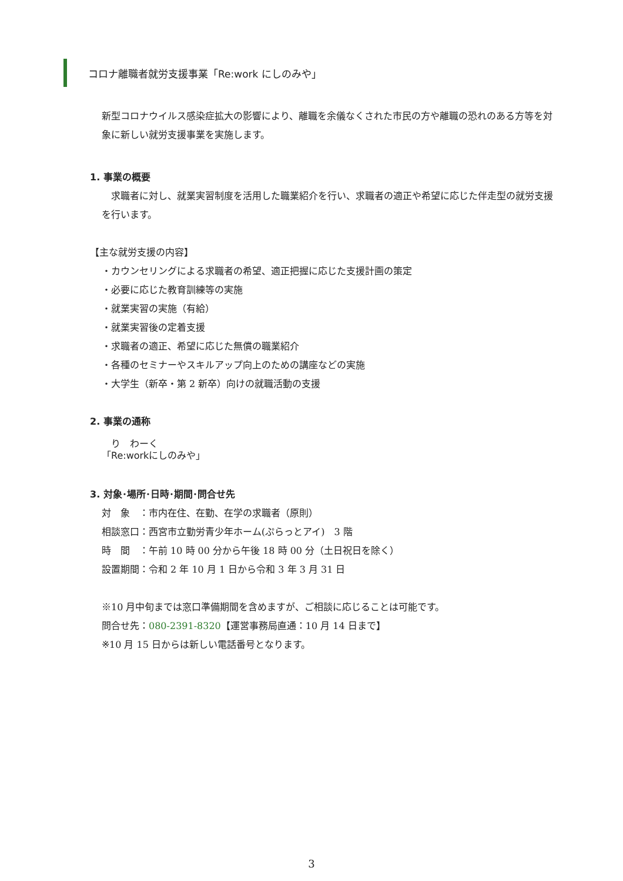コロナ離職者就労支援事業「Re:work にしのみや」
新型コロナウイルス感染症拡大の影響により、離職を余儀なくされた市民の方や離職の恐れのある方等を対象に新しい就労支援事業を実施します。
1. 事業の概要
　求職者に対し、就業実習制度を活用した職業紹介を行い、求職者の適正や希望に応じた伴走型の就労支援を行います。
【主な就労支援の内容】
・カウンセリングによる求職者の希望、適正把握に応じた支援計画の策定
・必要に応じた教育訓練等の実施
・就業実習の実施（有給）
・就業実習後の定着支援
・求職者の適正、希望に応じた無償の職業紹介
・各種のセミナーやスキルアップ向上のための講座などの実施
・大学生（新卒・第 2 新卒）向けの就職活動の支援
2. 事業の通称
　り　わーく
「Re:workにしのみや」
3. 対象･場所･日時･期間･問合せ先
対　象　：市内在住、在勤、在学の求職者（原則）
相談窓口：西宮市立勤労青少年ホーム(ぷらっとアイ)　3 階
時　間　：午前 10 時 00 分から午後 18 時 00 分（土日祝日を除く）
設置期間：令和 2 年 10 月 1 日から令和 3 年 3 月 31 日
※10 月中旬までは窓口準備期間を含めますが、ご相談に応じることは可能です。
問合せ先：080-2391-8320【運営事務局直通：10 月 14 日まで】
※10 月 15 日からは新しい電話番号となります。
3